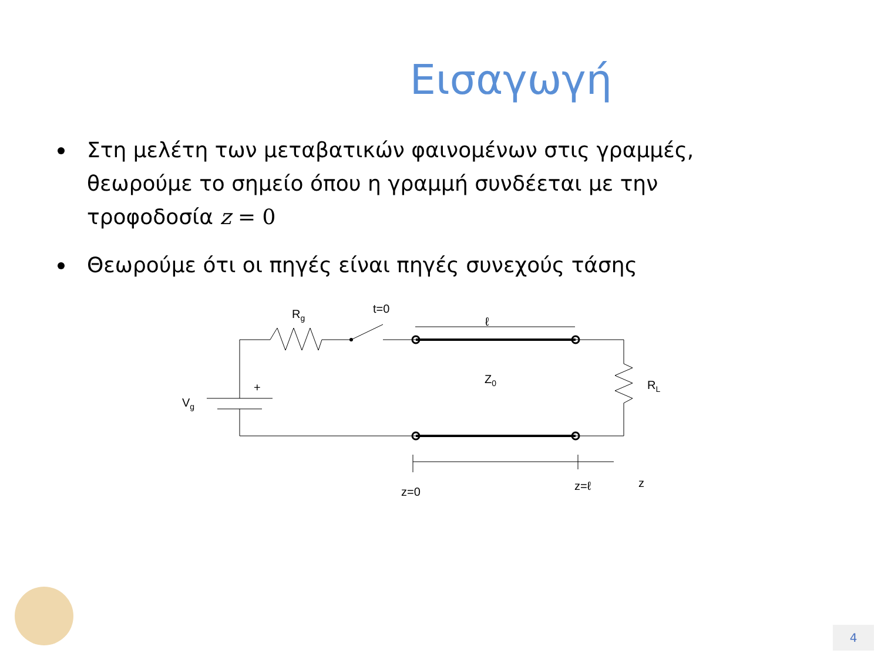Εισαγωγή
Στη μελέτη των μεταβατικών φαινομένων στις γραμμές, θεωρούμε το σημείο όπου η γραμμή συνδέεται με την τροφοδοσία z = 0
Θεωρούμε ότι οι πηγές είναι πηγές συνεχούς τάσης
Rg
t=0
ℓ
Z0
RL
Vg
+
z=0
z=ℓ
z
4